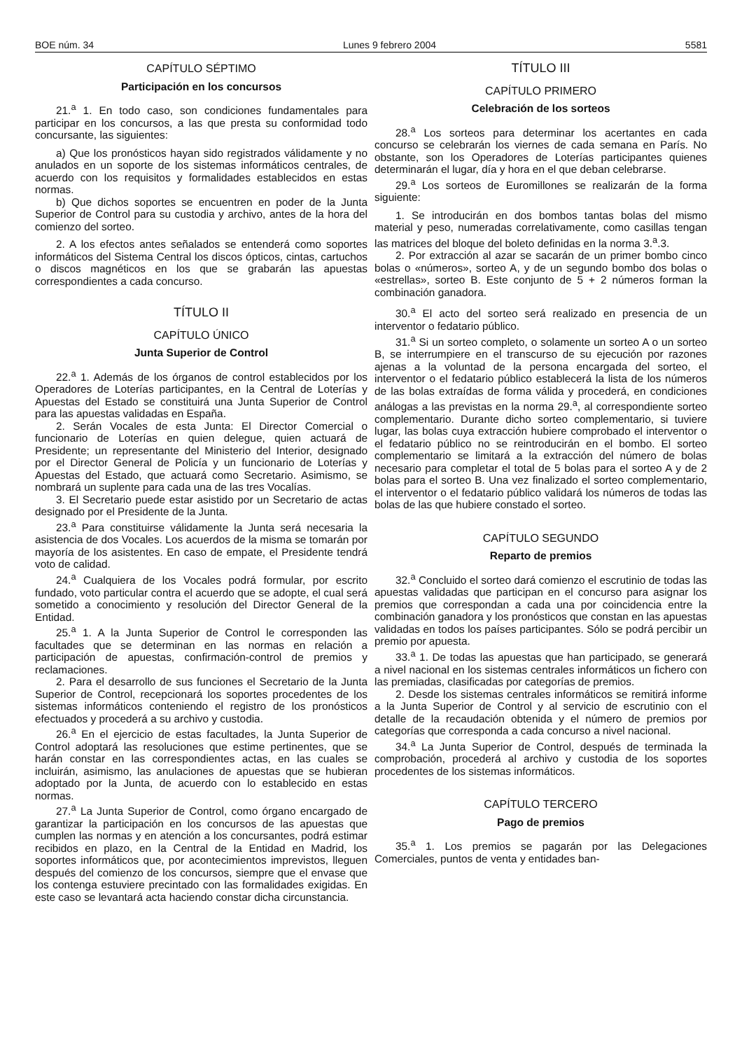BOE núm. 34 Lunes 9 febrero 2004 5581
CAPÍTULO SÉPTIMO
Participación en los concursos
21.<sup>a</sup> 1. En todo caso, son condiciones fundamentales para participar en los concursos, a las que presta su conformidad todo concursante, las siguientes:
a) Que los pronósticos hayan sido registrados válidamente y no anulados en un soporte de los sistemas informáticos centrales, de acuerdo con los requisitos y formalidades establecidos en estas normas.
b) Que dichos soportes se encuentren en poder de la Junta Superior de Control para su custodia y archivo, antes de la hora del comienzo del sorteo.
2. A los efectos antes señalados se entenderá como soportes informáticos del Sistema Central los discos ópticos, cintas, cartuchos o discos magnéticos en los que se grabarán las apuestas correspondientes a cada concurso.
TÍTULO II
CAPÍTULO ÚNICO
Junta Superior de Control
22.<sup>a</sup> 1. Además de los órganos de control establecidos por los Operadores de Loterías participantes, en la Central de Loterías y Apuestas del Estado se constituirá una Junta Superior de Control para las apuestas validadas en España.
2. Serán Vocales de esta Junta: El Director Comercial o funcionario de Loterías en quien delegue, quien actuará de Presidente; un representante del Ministerio del Interior, designado por el Director General de Policía y un funcionario de Loterías y Apuestas del Estado, que actuará como Secretario. Asimismo, se nombrará un suplente para cada una de las tres Vocalías.
3. El Secretario puede estar asistido por un Secretario de actas designado por el Presidente de la Junta.
23.<sup>a</sup> Para constituirse válidamente la Junta será necesaria la asistencia de dos Vocales. Los acuerdos de la misma se tomarán por mayoría de los asistentes. En caso de empate, el Presidente tendrá voto de calidad.
24.<sup>a</sup> Cualquiera de los Vocales podrá formular, por escrito fundado, voto particular contra el acuerdo que se adopte, el cual será sometido a conocimiento y resolución del Director General de la Entidad.
25.<sup>a</sup> 1. A la Junta Superior de Control le corresponden las facultades que se determinan en las normas en relación a participación de apuestas, confirmación-control de premios y reclamaciones.
2. Para el desarrollo de sus funciones el Secretario de la Junta Superior de Control, recepcionará los soportes procedentes de los sistemas informáticos conteniendo el registro de los pronósticos efectuados y procederá a su archivo y custodia.
26.<sup>a</sup> En el ejercicio de estas facultades, la Junta Superior de Control adoptará las resoluciones que estime pertinentes, que se harán constar en las correspondientes actas, en las cuales se incluirán, asimismo, las anulaciones de apuestas que se hubieran adoptado por la Junta, de acuerdo con lo establecido en estas normas.
27.<sup>a</sup> La Junta Superior de Control, como órgano encargado de garantizar la participación en los concursos de las apuestas que cumplen las normas y en atención a los concursantes, podrá estimar recibidos en plazo, en la Central de la Entidad en Madrid, los soportes informáticos que, por acontecimientos imprevistos, lleguen después del comienzo de los concursos, siempre que el envase que los contenga estuviere precintado con las formalidades exigidas. En este caso se levantará acta haciendo constar dicha circunstancia.
TÍTULO III
CAPÍTULO PRIMERO
Celebración de los sorteos
28.<sup>a</sup> Los sorteos para determinar los acertantes en cada concurso se celebrarán los viernes de cada semana en París. No obstante, son los Operadores de Loterías participantes quienes determinarán el lugar, día y hora en el que deban celebrarse.
29.<sup>a</sup> Los sorteos de Euromillones se realizarán de la forma siguiente:
1. Se introducirán en dos bombos tantas bolas del mismo material y peso, numeradas correlativamente, como casillas tengan las matrices del bloque del boleto definidas en la norma 3.<sup>a</sup>.3.
2. Por extracción al azar se sacarán de un primer bombo cinco bolas o «números», sorteo A, y de un segundo bombo dos bolas o «estrellas», sorteo B. Este conjunto de 5 + 2 números forman la combinación ganadora.
30.<sup>a</sup> El acto del sorteo será realizado en presencia de un interventor o fedatario público.
31.<sup>a</sup> Si un sorteo completo, o solamente un sorteo A o un sorteo B, se interrumpiere en el transcurso de su ejecución por razones ajenas a la voluntad de la persona encargada del sorteo, el interventor o el fedatario público establecerá la lista de los números de las bolas extraídas de forma válida y procederá, en condiciones análogas a las previstas en la norma 29.<sup>a</sup>, al correspondiente sorteo complementario. Durante dicho sorteo complementario, si tuviere lugar, las bolas cuya extracción hubiere comprobado el interventor o el fedatario público no se reintroducirán en el bombo. El sorteo complementario se limitará a la extracción del número de bolas necesario para completar el total de 5 bolas para el sorteo A y de 2 bolas para el sorteo B. Una vez finalizado el sorteo complementario, el interventor o el fedatario público validará los números de todas las bolas de las que hubiere constado el sorteo.
CAPÍTULO SEGUNDO
Reparto de premios
32.<sup>a</sup> Concluido el sorteo dará comienzo el escrutinio de todas las apuestas validadas que participan en el concurso para asignar los premios que correspondan a cada una por coincidencia entre la combinación ganadora y los pronósticos que constan en las apuestas validadas en todos los países participantes. Sólo se podrá percibir un premio por apuesta.
33.<sup>a</sup> 1. De todas las apuestas que han participado, se generará a nivel nacional en los sistemas centrales informáticos un fichero con las premiadas, clasificadas por categorías de premios.
2. Desde los sistemas centrales informáticos se remitirá informe a la Junta Superior de Control y al servicio de escrutinio con el detalle de la recaudación obtenida y el número de premios por categorías que corresponda a cada concurso a nivel nacional.
34.<sup>a</sup> La Junta Superior de Control, después de terminada la comprobación, procederá al archivo y custodia de los soportes procedentes de los sistemas informáticos.
CAPÍTULO TERCERO
Pago de premios
35.<sup>a</sup> 1. Los premios se pagarán por las Delegaciones Comerciales, puntos de venta y entidades ban-